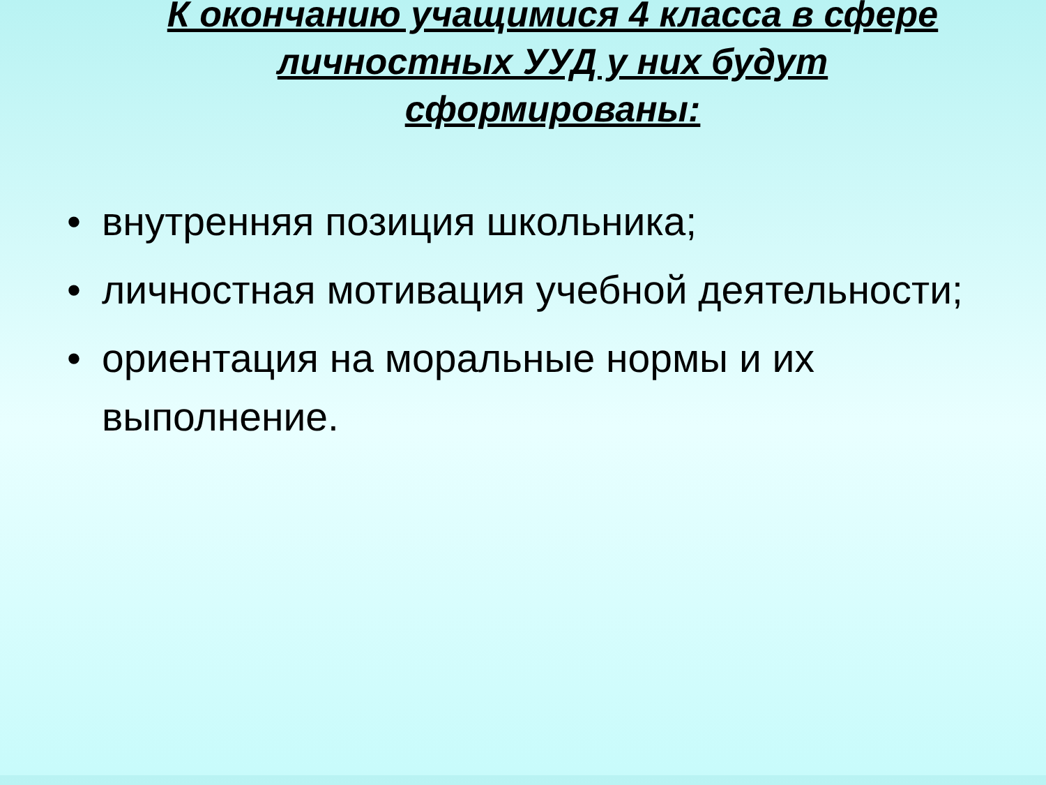К окончанию учащимися 4 класса в сфере личностных УУД у них будут сформированы:
• внутренняя позиция школьника;
• личностная мотивация учебной деятельности;
• ориентация на моральные нормы и их выполнение.